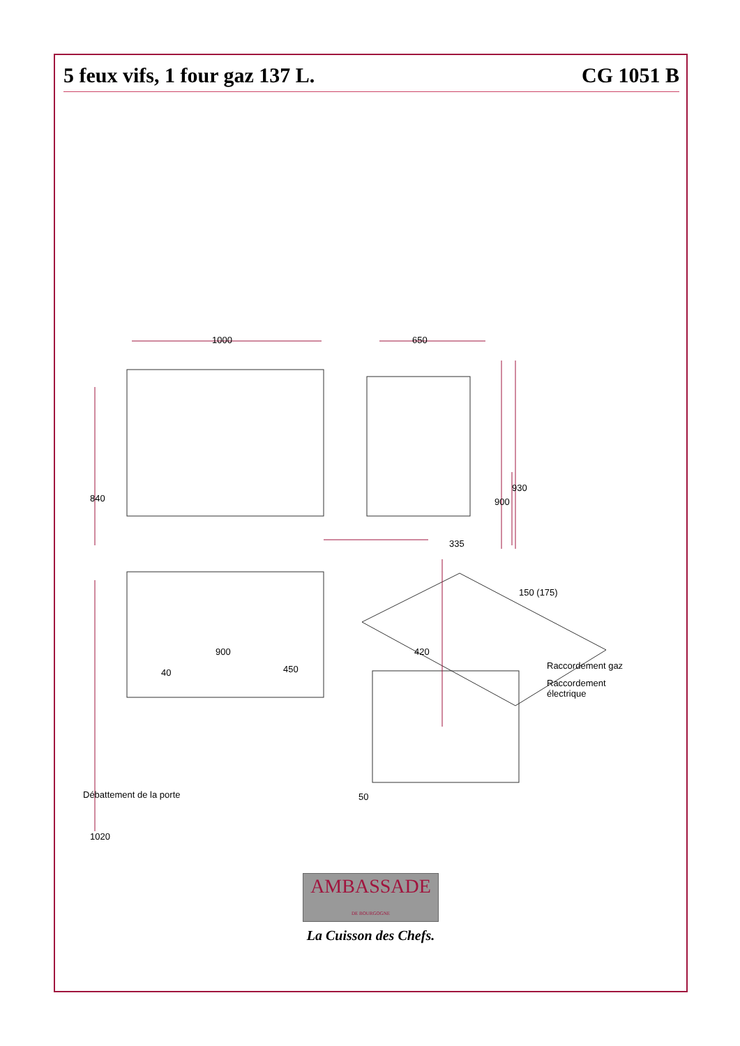5 feux vifs, 1 four gaz 137 L. CG 1051 B
1000 650
840
335
900
930
150 (175)
900
40 450
420
Raccordement gaz
Raccordement
électrique
Débattement de la porte
1020
50
AMBASSADE
DE BOURGOGNE
La Cuisson des Chefs.